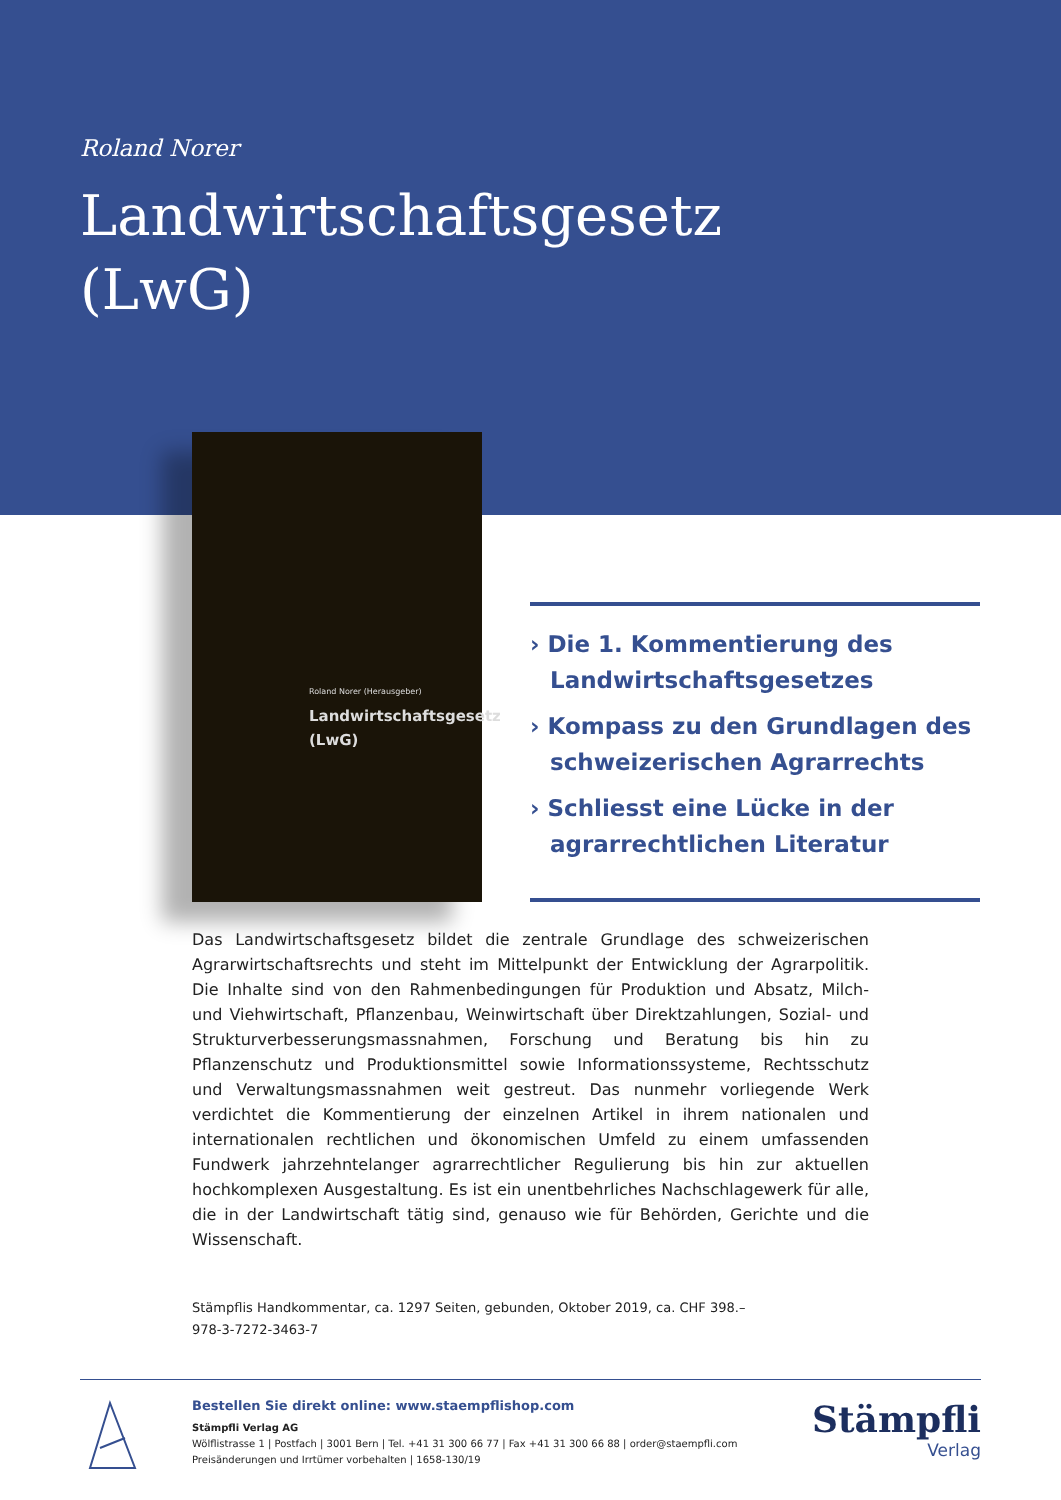Roland Norer
Landwirtschaftsgesetz
(LwG)
Roland Norer (Herausgeber)
Landwirtschaftsgesetz
(LwG)
› Die 1. Kommentierung des Landwirtschaftsgesetzes
› Kompass zu den Grundlagen des schweizerischen Agrarrechts
› Schliesst eine Lücke in der agrarrechtlichen Literatur
Das Landwirtschaftsgesetz bildet die zentrale Grundlage des schweizerischen Agrarwirtschaftsrechts und steht im Mittelpunkt der Entwicklung der Agrarpolitik. Die Inhalte sind von den Rahmenbedingungen für Produktion und Absatz, Milch- und Viehwirtschaft, Pflanzenbau, Weinwirtschaft über Direktzahlungen, Sozial- und Strukturverbesserungsmassnahmen, Forschung und Beratung bis hin zu Pflanzenschutz und Produktionsmittel sowie Informationssysteme, Rechtsschutz und Verwaltungsmassnahmen weit gestreut. Das nunmehr vorliegende Werk verdichtet die Kommentierung der einzelnen Artikel in ihrem nationalen und internationalen rechtlichen und ökonomischen Umfeld zu einem umfassenden Fundwerk jahrzehntelanger agrarrechtlicher Regulierung bis hin zur aktuellen hochkomplexen Ausgestaltung. Es ist ein unentbehrliches Nachschlagewerk für alle, die in der Landwirtschaft tätig sind, genauso wie für Behörden, Gerichte und die Wissenschaft.
Stämpflis Handkommentar, ca. 1297 Seiten, gebunden, Oktober 2019, ca. CHF 398.–
978-3-7272-3463-7
Bestellen Sie direkt online: www.staempflishop.com
Stämpfli Verlag AG
Wölflistrasse 1 | Postfach | 3001 Bern | Tel. +41 31 300 66 77 | Fax +41 31 300 66 88 | order@staempfli.com
Preisänderungen und Irrtümer vorbehalten | 1658-130/19
Stämpfli
Verlag